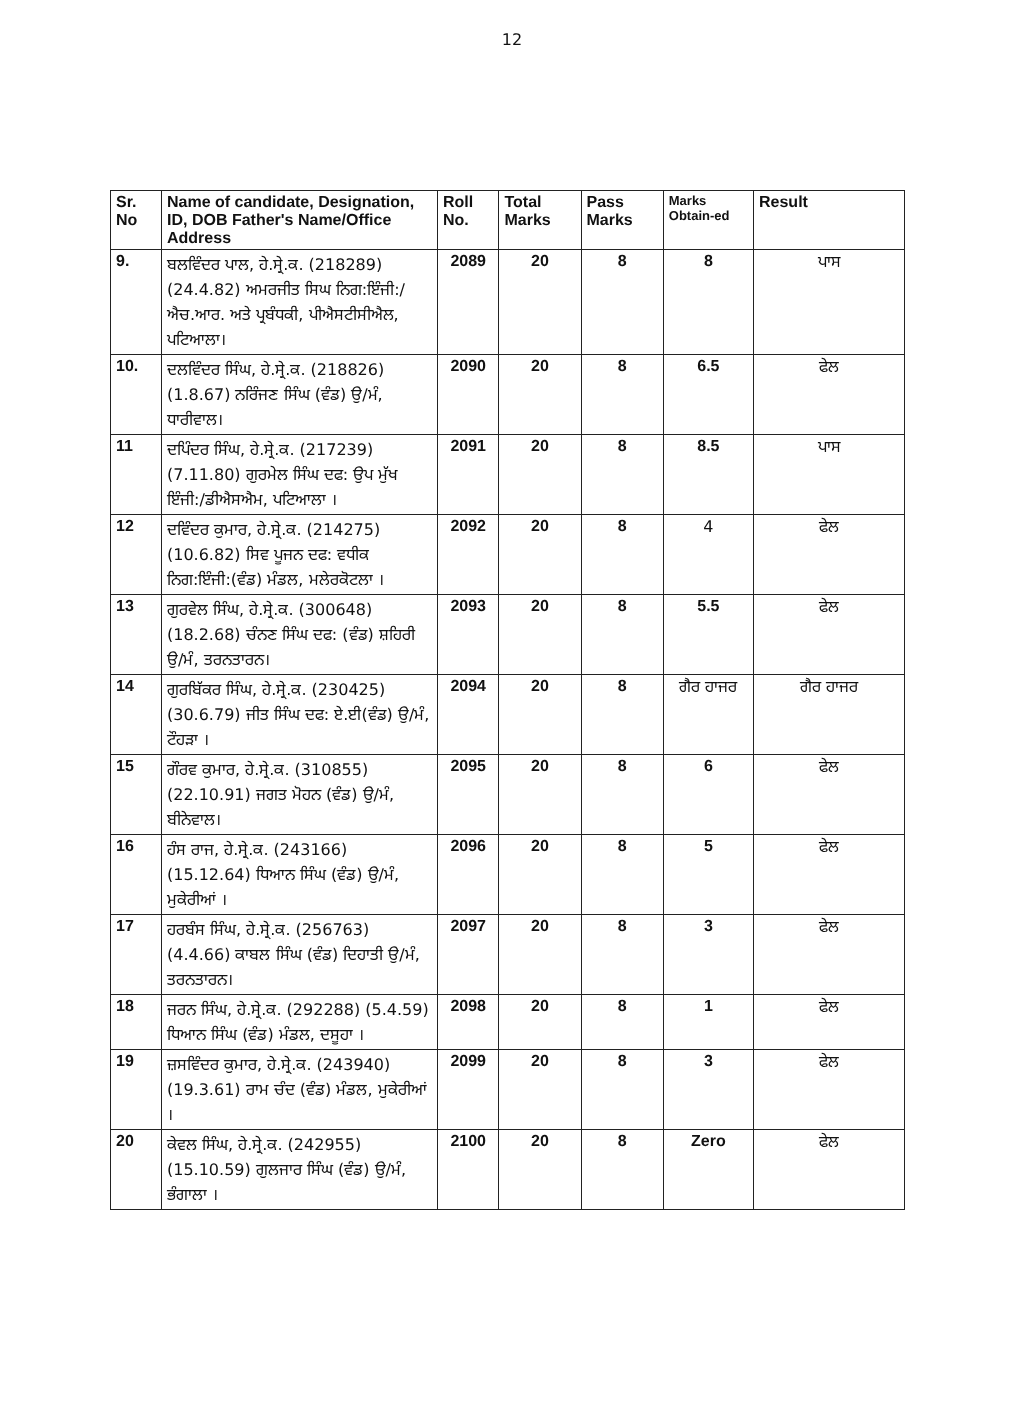12
| Sr. No | Name of candidate, Designation, ID, DOB Father's Name/Office Address | Roll No. | Total Marks | Pass Marks | Marks Obtain-ed | Result |
| --- | --- | --- | --- | --- | --- | --- |
| 9. | ਬਲਵਿੰਦਰ ਪਾਲ, ਹੇ.ਸ੍ਰੇ.ਕ. (218289) (24.4.82) ਅਮਰਜੀਤ ਸਿਘ ਨਿਗ:ਇੰਜੀ:/ਐਚ.ਆਰ. ਅਤੇ ਪ੍ਰਬੰਧਕੀ, ਪੀਐਸਟੀਸੀਐਲ, ਪਟਿਆਲਾ। | 2089 | 20 | 8 | 8 | ਪਾਸ |
| 10. | ਦਲਵਿੰਦਰ ਸਿੰਘ, ਹੇ.ਸ੍ਰੇ.ਕ. (218826) (1.8.67) ਨਰਿੰਜਣ ਸਿੰਘ (ਵੰਡ) ਉ/ਮੰ, ਧਾਰੀਵਾਲ। | 2090 | 20 | 8 | 6.5 | ਫੇਲ |
| 11 | ਦਪਿੰਦਰ ਸਿੰਘ, ਹੇ.ਸ੍ਰੇ.ਕ. (217239) (7.11.80) ਗੁਰਮੇਲ ਸਿੰਘ ਦਫ: ਉਪ ਮੁੱਖ ਇੰਜੀ:/ਡੀਐਸਐਮ, ਪਟਿਆਲਾ । | 2091 | 20 | 8 | 8.5 | ਪਾਸ |
| 12 | ਦਵਿੰਦਰ ਕੁਮਾਰ, ਹੇ.ਸ੍ਰੇ.ਕ. (214275) (10.6.82) ਸਿਵ ਪੂਜਨ ਦਫ: ਵਧੀਕ ਨਿਗ:ਇੰਜੀ:(ਵੰਡ) ਮੰਡਲ, ਮਲੇਰਕੋਟਲਾ । | 2092 | 20 | 8 | 4 | ਫੇਲ |
| 13 | ਗੁਰਵੇਲ ਸਿੰਘ, ਹੇ.ਸ੍ਰੇ.ਕ. (300648) (18.2.68) ਚੰਨਣ ਸਿੰਘ ਦਫ: (ਵੰਡ) ਸ਼ਹਿਰੀ ਉ/ਮੰ, ਤਰਨਤਾਰਨ। | 2093 | 20 | 8 | 5.5 | ਫੇਲ |
| 14 | ਗੁਰਬਿੱਕਰ ਸਿੰਘ, ਹੇ.ਸ੍ਰੇ.ਕ. (230425) (30.6.79) ਜੀਤ ਸਿੰਘ ਦਫ: ਏ.ਈ(ਵੰਡ) ਉ/ਮੰ, ਟੌਹੜਾ । | 2094 | 20 | 8 | ਗੈਰ ਹਾਜਰ | ਗੈਰ ਹਾਜਰ |
| 15 | ਗੌਰਵ ਕੁਮਾਰ, ਹੇ.ਸ੍ਰੇ.ਕ. (310855) (22.10.91) ਜਗਤ ਮੋਹਨ (ਵੰਡ) ਉ/ਮੰ, ਬੀਨੇਵਾਲ। | 2095 | 20 | 8 | 6 | ਫੇਲ |
| 16 | ਹੰਸ ਰਾਜ, ਹੇ.ਸ੍ਰੇ.ਕ. (243166) (15.12.64) ਧਿਆਨ ਸਿੰਘ (ਵੰਡ) ਉ/ਮੰ, ਮੁਕੇਰੀਆਂ । | 2096 | 20 | 8 | 5 | ਫੇਲ |
| 17 | ਹਰਬੰਸ ਸਿੰਘ, ਹੇ.ਸ੍ਰੇ.ਕ. (256763) (4.4.66) ਕਾਬਲ ਸਿੰਘ (ਵੰਡ) ਦਿਹਾਤੀ ਉ/ਮੰ, ਤਰਨਤਾਰਨ। | 2097 | 20 | 8 | 3 | ਫੇਲ |
| 18 | ਜਰਨ ਸਿੰਘ, ਹੇ.ਸ੍ਰੇ.ਕ. (292288) (5.4.59) ਧਿਆਨ ਸਿੰਘ (ਵੰਡ) ਮੰਡਲ, ਦਸੂਹਾ । | 2098 | 20 | 8 | 1 | ਫੇਲ |
| 19 | ਜ਼ਸਵਿੰਦਰ ਕੁਮਾਰ, ਹੇ.ਸ੍ਰੇ.ਕ. (243940) (19.3.61) ਰਾਮ ਚੰਦ (ਵੰਡ) ਮੰਡਲ, ਮੁਕੇਰੀਆਂ । | 2099 | 20 | 8 | 3 | ਫੇਲ |
| 20 | ਕੇਵਲ ਸਿੰਘ, ਹੇ.ਸ੍ਰੇ.ਕ. (242955) (15.10.59) ਗੁਲਜਾਰ ਸਿੰਘ (ਵੰਡ) ਉ/ਮੰ, ਭੰਗਾਲਾ । | 2100 | 20 | 8 | Zero | ਫੇਲ |